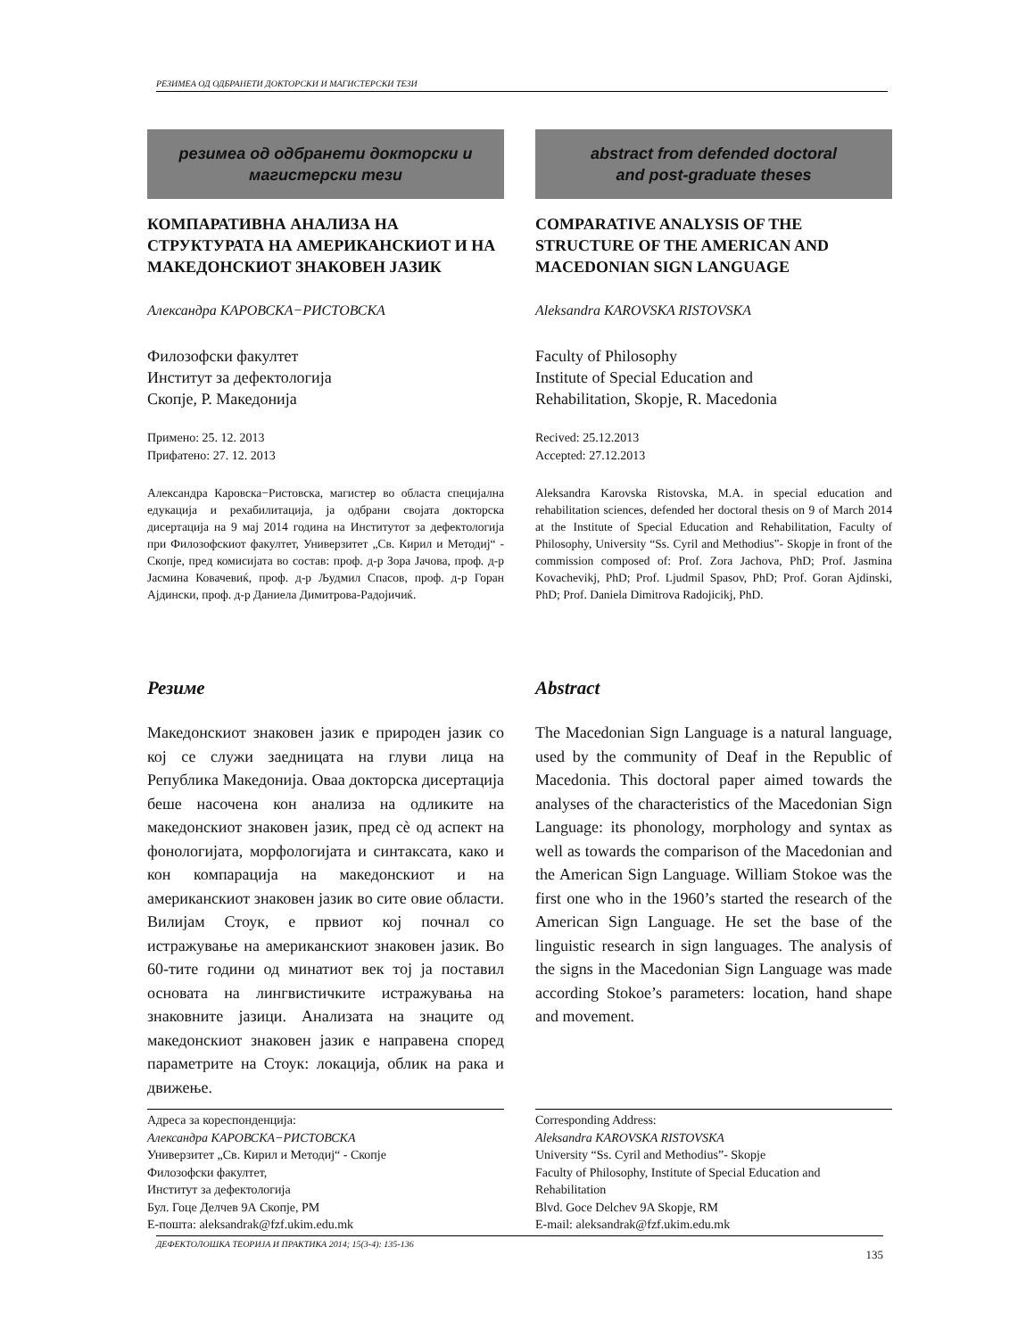РЕЗИМЕА ОД ОДБРАНЕТИ ДОКТОРСКИ И МАГИСТЕРСКИ ТЕЗИ
резимеа од одбранети докторски и
магистерски тези
КОМПАРАТИВНА АНАЛИЗА НА СТРУКТУРАТА НА АМЕРИКАНСКИОТ И НА МАКЕДОНСКИОТ ЗНАКОВЕН ЈАЗИК
Александра КАРОВСКА−РИСТОВСКА
Филозофски факултет
Институт за дефектологија
Скопје, Р. Македонија
Примено: 25. 12. 2013
Прифатено: 27. 12. 2013
Александра Каровска−Ристовска, магистер во областа специјална едукација и рехабилитација, ја одбрани својата докторска дисертација на 9 мај 2014 година на Институтот за дефектологија при Филозофскиот факултет, Универзитет „Св. Кирил и Методиј“ - Скопје, пред комисијата во состав: проф. д-р Зора Јачова, проф. д-р Јасмина Ковачевиќ, проф. д-р Људмил Спасов, проф. д-р Горан Ајдински, проф. д-р Даниела Димитрова-Радојичиќ.
Резиме
Македонскиот знаковен јазик е природен јазик со кој се служи заедницата на глуви лица на Република Македонија. Оваа докторска дисертација беше насочена кон анализа на одликите на македонскиот знаковен јазик, пред сè од аспект на фонологијата, морфологијата и синтаксата, како и кон компарација на македонскиот и на американскиот знаковен јазик во сите овие области. Вилијам Стоук, е првиот кој почнал со истражување на американскиот знаковен јазик. Во 60-тите години од минатиот век тој ја поставил основата на лингвистичките истражувања на знаковните јазици. Анализата на знаците од македонскиот знаковен јазик е направена според параметрите на Стоук: локација, облик на рака и движење.
Адреса за кореспонденција:
Александра КАРОВСКА−РИСТОВСКА
Универзитет „Св. Кирил и Методиј“ - Скопје
Филозофски факултет,
Институт за дефектологија
Бул. Гоце Делчев 9А Скопје, РМ
Е-пошта: aleksandrak@fzf.ukim.edu.mk
abstract from defended doctoral
and post-graduate theses
COMPARATIVE ANALYSIS OF THE STRUCTURE OF THE AMERICAN AND MACEDONIAN SIGN LANGUAGE
Aleksandra KAROVSKA RISTOVSKA
Faculty of Philosophy
Institute of Special Education and
Rehabilitation, Skopje, R. Macedonia
Recived: 25.12.2013
Accepted: 27.12.2013
Aleksandra Karovska Ristovska, M.A. in special education and rehabilitation sciences, defended her doctoral thesis on 9 of March 2014 at the Institute of Special Education and Rehabilitation, Faculty of Philosophy, University “Ss. Cyril and Methodius”- Skopje in front of the commission composed of: Prof. Zora Jachova, PhD; Prof. Jasmina Kovachevikj, PhD; Prof. Ljudmil Spasov, PhD; Prof. Goran Ajdinski, PhD; Prof. Daniela Dimitrova Radojicikj, PhD.
Abstract
The Macedonian Sign Language is a natural language, used by the community of Deaf in the Republic of Macedonia. This doctoral paper aimed towards the analyses of the characteristics of the Macedonian Sign Language: its phonology, morphology and syntax as well as towards the comparison of the Macedonian and the American Sign Language. William Stokoe was the first one who in the 1960’s started the research of the American Sign Language. He set the base of the linguistic research in sign languages. The analysis of the signs in the Macedonian Sign Language was made according Stokoe’s parameters: location, hand shape and movement.
Corresponding Address:
Aleksandra KAROVSKA RISTOVSKA
University “Ss. Cyril and Methodius”- Skopje
Faculty of Philosophy, Institute of Special Education and Rehabilitation
Blvd. Goce Delchev 9A Skopje, RM
E-mail: aleksandrak@fzf.ukim.edu.mk
ДЕФЕКТОЛОШКА ТЕОРИЈА И ПРАКТИКА 2014; 15(3-4): 135-136 135